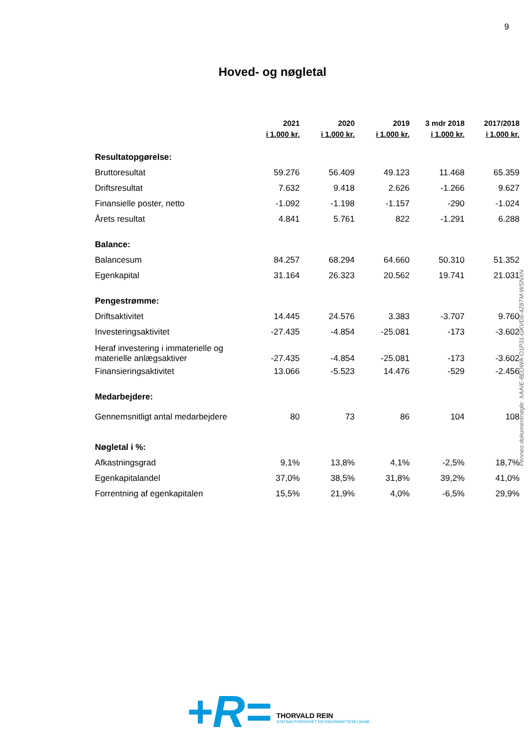9
Hoved- og nøgletal
| | 2021 | 2020 | 2019 | 3 mdr 2018 | 2017/2018 |
| --- | --- | --- | --- | --- | --- |
| | i 1.000 kr. | i 1.000 kr. | i 1.000 kr. | i 1.000 kr. | i 1.000 kr. |
| Resultatopgørelse: | | | | | |
| Bruttoresultat | 59.276 | 56.409 | 49.123 | 11.468 | 65.359 |
| Driftsresultat | 7.632 | 9.418 | 2.626 | -1.266 | 9.627 |
| Finansielle poster, netto | -1.092 | -1.198 | -1.157 | -290 | -1.024 |
| Årets resultat | 4.841 | 5.761 | 822 | -1.291 | 6.288 |
| Balance: | | | | | |
| Balancesum | 84.257 | 68.294 | 64.660 | 50.310 | 51.352 |
| Egenkapital | 31.164 | 26.323 | 20.562 | 19.741 | 21.031 |
| Pengestrømme: | | | | | |
| Driftsaktivitet | 14.445 | 24.576 | 3.383 | -3.707 | 9.760 |
| Investeringsaktivitet | -27.435 | -4.854 | -25.081 | -173 | -3.602 |
| Heraf investering i immaterielle og materielle anlægsaktiver | -27.435 | -4.854 | -25.081 | -173 | -3.602 |
| Finansieringsaktivitet | 13.066 | -5.523 | 14.476 | -529 | -2.456 |
| Medarbejdere: | | | | | |
| Gennemsnitligt antal medarbejdere | 80 | 73 | 86 | 104 | 108 |
| Nøgletal i %: | | | | | |
| Afkastningsgrad | 9,1% | 13,8% | 4,1% | -2,5% | 18,7% |
| Egenkapitalandel | 37,0% | 38,5% | 31,8% | 39,2% | 41,0% |
| Forrentning af egenkapitalen | 15,5% | 21,9% | 4,0% | -6,5% | 29,9% |
Penneo dokumentnøgle: XAAIE-8EOWA-O1P31-GKVD6-4Z8TM-WSNXN
+R=
THORVALD REIN
STATSAUTORISERET REVISIONSAKTIESELSKAB